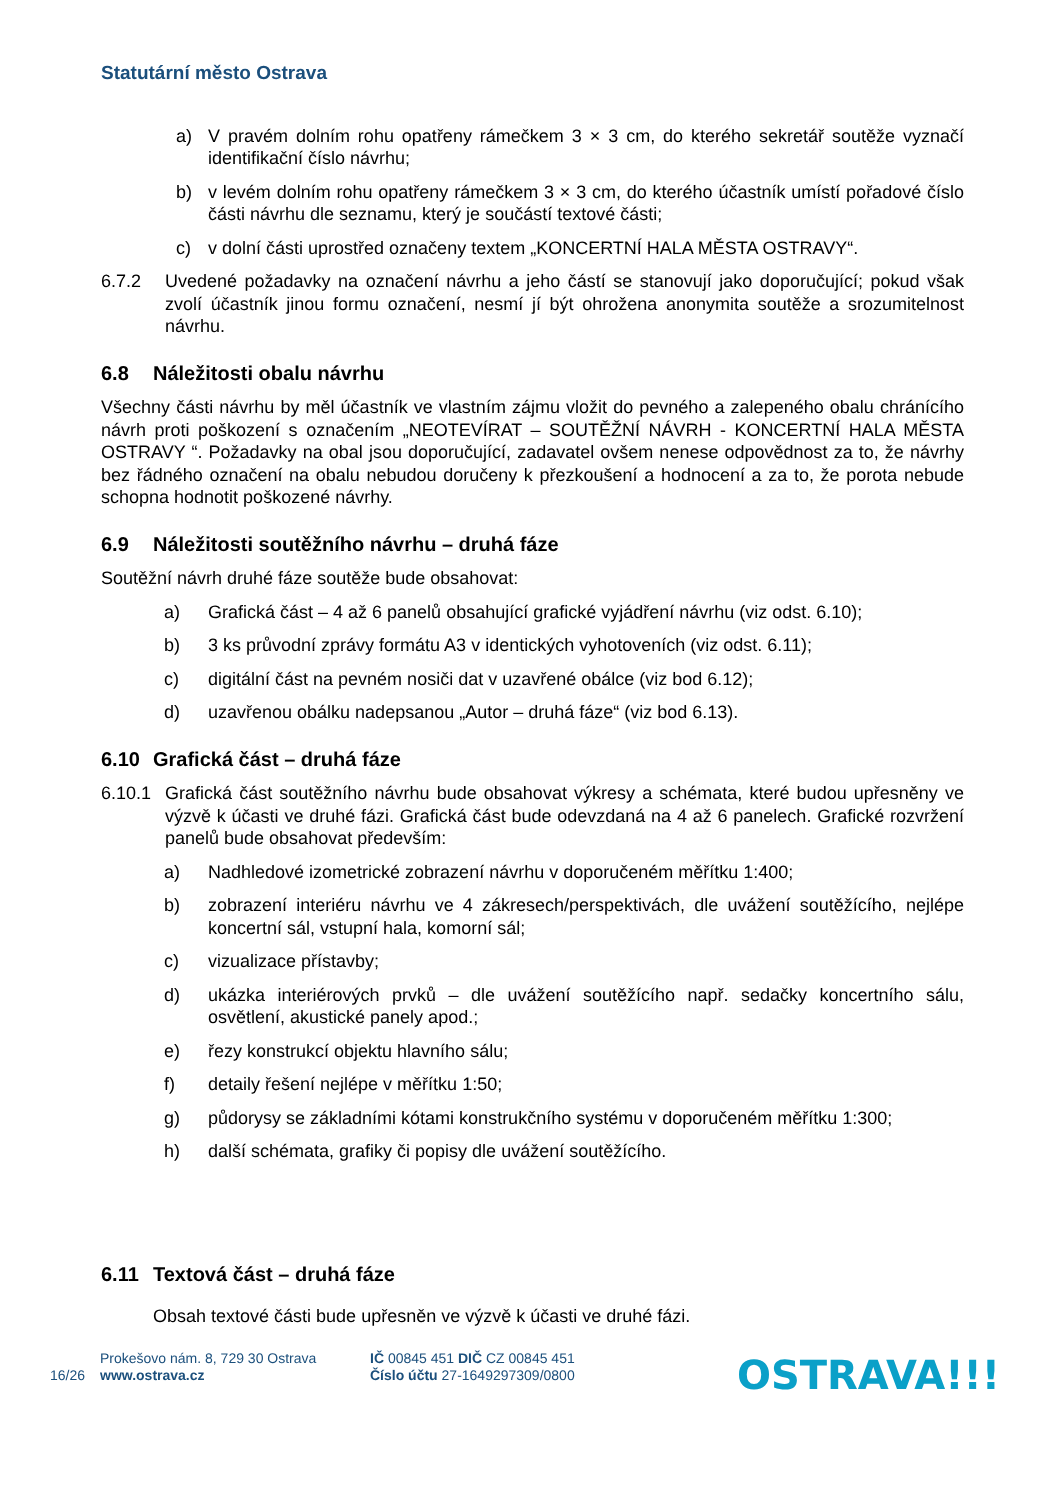Statutární město Ostrava
a) V pravém dolním rohu opatřeny rámečkem 3 × 3 cm, do kterého sekretář soutěže vyznačí identifikační číslo návrhu;
b) v levém dolním rohu opatřeny rámečkem 3 × 3 cm, do kterého účastník umístí pořadové číslo části návrhu dle seznamu, který je součástí textové části;
c) v dolní části uprostřed označeny textem „KONCERTNÍ HALA MĚSTA OSTRAVY“.
6.7.2 Uvedené požadavky na označení návrhu a jeho částí se stanovují jako doporučující; pokud však zvolí účastník jinou formu označení, nesmí jí být ohrožena anonymita soutěže a srozumitelnost návrhu.
6.8 Náležitosti obalu návrhu
Všechny části návrhu by měl účastník ve vlastním zájmu vložit do pevného a zalepeného obalu chránícího návrh proti poškození s označením „NEOTEVÍRAT – SOUTĚŽNÍ NÁVRH - KONCERTNÍ HALA MĚSTA OSTRAVY “. Požadavky na obal jsou doporučující, zadavatel ovšem nenese odpovědnost za to, že návrhy bez řádného označení na obalu nebudou doručeny k přezkoušení a hodnocení a za to, že porota nebude schopna hodnotit poškozené návrhy.
6.9 Náležitosti soutěžního návrhu – druhá fáze
Soutěžní návrh druhé fáze soutěže bude obsahovat:
a) Grafická část – 4 až 6 panelů obsahující grafické vyjádření návrhu (viz odst. 6.10);
b) 3 ks průvodní zprávy formátu A3 v identických vyhotoveních (viz odst. 6.11);
c) digitální část na pevném nosiči dat v uzavřené obálce (viz bod 6.12);
d) uzavřenou obálku nadepsanou „Autor – druhá fáze“ (viz bod 6.13).
6.10 Grafická část – druhá fáze
6.10.1 Grafická část soutěžního návrhu bude obsahovat výkresy a schémata, které budou upřesněny ve výzvě k účasti ve druhé fázi. Grafická část bude odevzdaná na 4 až 6 panelech. Grafické rozvržení panelů bude obsahovat především:
a) Nadhledové izometrické zobrazení návrhu v doporučeném měřítku 1:400;
b) zobrazení interiéru návrhu ve 4 zákresech/perspektivách, dle uvážení soutěžícího, nejlépe koncertní sál, vstupní hala, komorní sál;
c) vizualizace přístavby;
d) ukázka interiérových prvků – dle uvážení soutěžícího např. sedačky koncertního sálu, osvětlení, akustické panely apod.;
e) řezy konstrukcí objektu hlavního sálu;
f) detaily řešení nejlépe v měřítku 1:50;
g) půdorysy se základními kótami konstrukčního systému v doporučeném měřítku 1:300;
h) další schémata, grafiky či popisy dle uvážení soutěžícího.
6.11 Textová část – druhá fáze
Obsah textové části bude upřesněn ve výzvě k účasti ve druhé fázi.
16/26
Prokešovo nám. 8, 729 30 Ostrava
www.ostrava.cz
IČ 00845 451 DIČ CZ 00845 451
Číslo účtu 27-1649297309/0800
OSTRAVA!!!